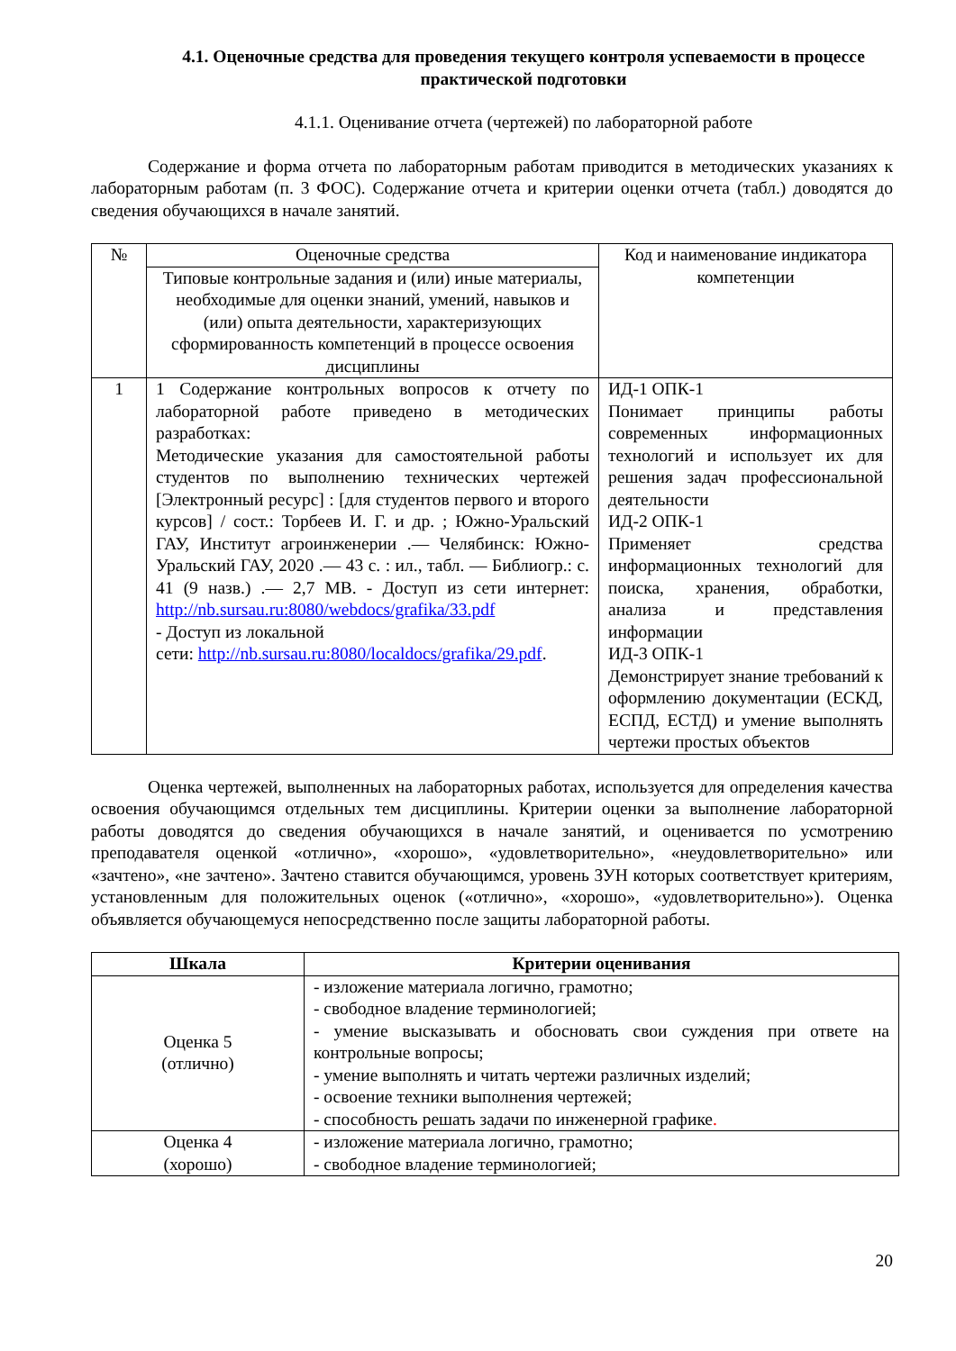4.1. Оценочные средства для проведения текущего контроля успеваемости в процессе практической подготовки
4.1.1. Оценивание отчета (чертежей) по лабораторной работе
Содержание и форма отчета по лабораторным работам приводится в методических указаниях к лабораторным работам (п. 3 ФОС). Содержание отчета и критерии оценки отчета (табл.) доводятся до сведения обучающихся в начале занятий.
| № | Оценочные средства | Код и наименование индикатора компетенции |
| | Типовые контрольные задания и (или) иные материалы, необходимые для оценки знаний, умений, навыков и (или) опыта деятельности, характеризующих сформированность компетенций в процессе освоения дисциплины | |
| 1 | 1 Содержание контрольных вопросов к отчету по лабораторной работе приведено в методических разработках: Методические указания для самостоятельной работы студентов по выполнению технических чертежей [Электронный ресурс] : [для студентов первого и второго курсов] / сост.: Торбеев И. Г. и др. ; Южно-Уральский ГАУ, Институт агроинженерии .— Челябинск: Южно-Уральский ГАУ, 2020 .— 43 с. : ил., табл. — Библиогр.: с. 41 (9 назв.) .— 2,7 МB. - Доступ из сети интернет: http://nb.sursau.ru:8080/webdocs/grafika/33.pdf - Доступ из локальной сети: http://nb.sursau.ru:8080/localdocs/grafika/29.pdf . | ИД-1 ОПК-1 Понимает принципы работы современных информационных технологий и использует их для решения задач профессиональной деятельности ИД-2 ОПК-1 Применяет средства информационных технологий для поиска, хранения, обработки, анализа и представления информации ИД-3 ОПК-1 Демонстрирует знание требований к оформлению документации (ЕСКД, ЕСПД, ЕСТД) и умение выполнять чертежи простых объектов |
Оценка чертежей, выполненных на лабораторных работах, используется для определения качества освоения обучающимся отдельных тем дисциплины. Критерии оценки за выполнение лабораторной работы доводятся до сведения обучающихся в начале занятий, и оценивается по усмотрению преподавателя оценкой «отлично», «хорошо», «удовлетворительно», «неудовлетворительно» или «зачтено», «не зачтено». Зачтено ставится обучающимся, уровень ЗУН которых соответствует критериям, установленным для положительных оценок («отлично», «хорошо», «удовлетворительно»). Оценка объявляется обучающемуся непосредственно после защиты лабораторной работы.
| Шкала | Критерии оценивания |
| --- | --- |
| Оценка 5 (отлично) | - изложение материала логично, грамотно; - свободное владение терминологией; - умение высказывать и обосновать свои суждения при ответе на контрольные вопросы; - умение выполнять и читать чертежи различных изделий; - освоение техники выполнения чертежей; - способность решать задачи по инженерной графике . |
| Оценка 4 (хорошо) | - изложение материала логично, грамотно; - свободное владение терминологией; |
20